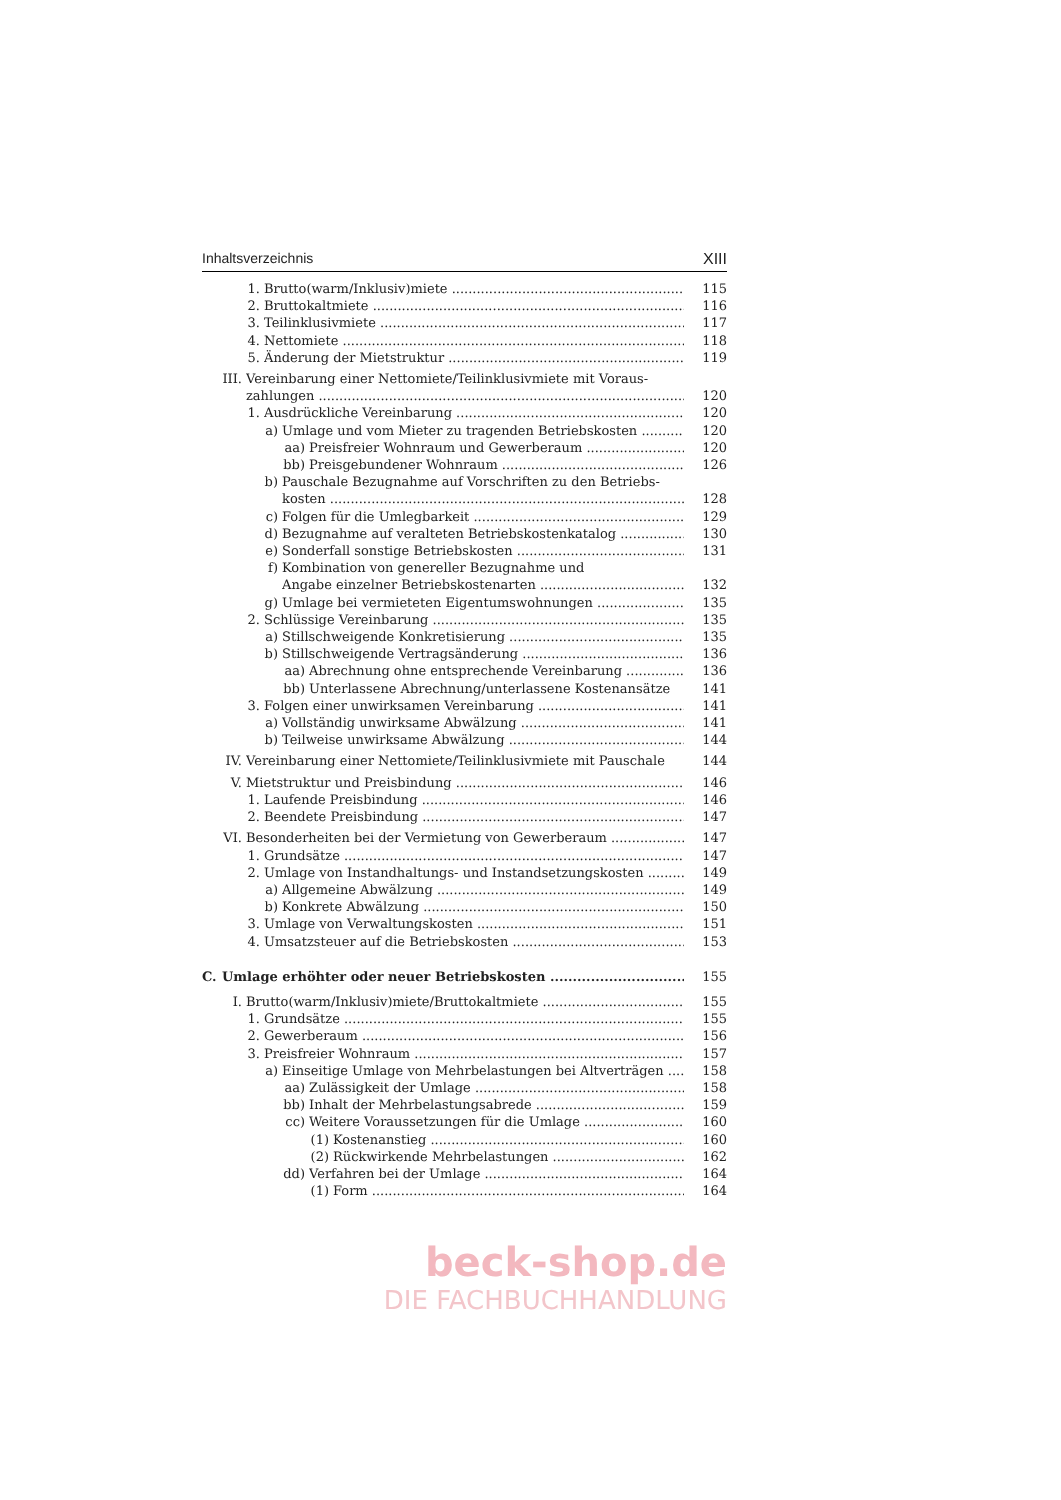Inhaltsverzeichnis XIII
1. Brutto(warm/Inklusiv)miete 115
2. Bruttokaltmiete 116
3. Teilinklusivmiete 117
4. Nettomiete 118
5. Änderung der Mietstruktur 119
III. Vereinbarung einer Nettomiete/Teilinklusivmiete mit Voraus-
zahlungen 120
1. Ausdrückliche Vereinbarung 120
a) Umlage und vom Mieter zu tragenden Betriebskosten 120
aa) Preisfreier Wohnraum und Gewerberaum 120
bb) Preisgebundener Wohnraum 126
b) Pauschale Bezugnahme auf Vorschriften zu den Betriebs-
kosten 128
c) Folgen für die Umlegbarkeit 129
d) Bezugnahme auf veralteten Betriebskostenkatalog 130
e) Sonderfall sonstige Betriebskosten 131
f) Kombination von genereller Bezugnahme und
Angabe einzelner Betriebskostenarten 132
g) Umlage bei vermieteten Eigentumswohnungen 135
2. Schlüssige Vereinbarung 135
a) Stillschweigende Konkretisierung 135
b) Stillschweigende Vertragsänderung 136
aa) Abrechnung ohne entsprechende Vereinbarung 136
bb) Unterlassene Abrechnung/unterlassene Kostenansätze 141
3. Folgen einer unwirksamen Vereinbarung 141
a) Vollständig unwirksame Abwälzung 141
b) Teilweise unwirksame Abwälzung 144
IV. Vereinbarung einer Nettomiete/Teilinklusivmiete mit Pauschale 144
V. Mietstruktur und Preisbindung 146
1. Laufende Preisbindung 146
2. Beendete Preisbindung 147
VI. Besonderheiten bei der Vermietung von Gewerberaum 147
1. Grundsätze 147
2. Umlage von Instandhaltungs- und Instandsetzungskosten 149
a) Allgemeine Abwälzung 149
b) Konkrete Abwälzung 150
3. Umlage von Verwaltungskosten 151
4. Umsatzsteuer auf die Betriebskosten 153
C. Umlage erhöhter oder neuer Betriebskosten 155
I. Brutto(warm/Inklusiv)miete/Bruttokaltmiete 155
1. Grundsätze 155
2. Gewerberaum 156
3. Preisfreier Wohnraum 157
a) Einseitige Umlage von Mehrbelastungen bei Altverträgen 158
aa) Zulässigkeit der Umlage 158
bb) Inhalt der Mehrbelastungsabrede 159
cc) Weitere Voraussetzungen für die Umlage 160
(1) Kostenanstieg 160
(2) Rückwirkende Mehrbelastungen 162
dd) Verfahren bei der Umlage 164
(1) Form 164
beck-shop.de
DIE FACHBUCHHANDLUNG